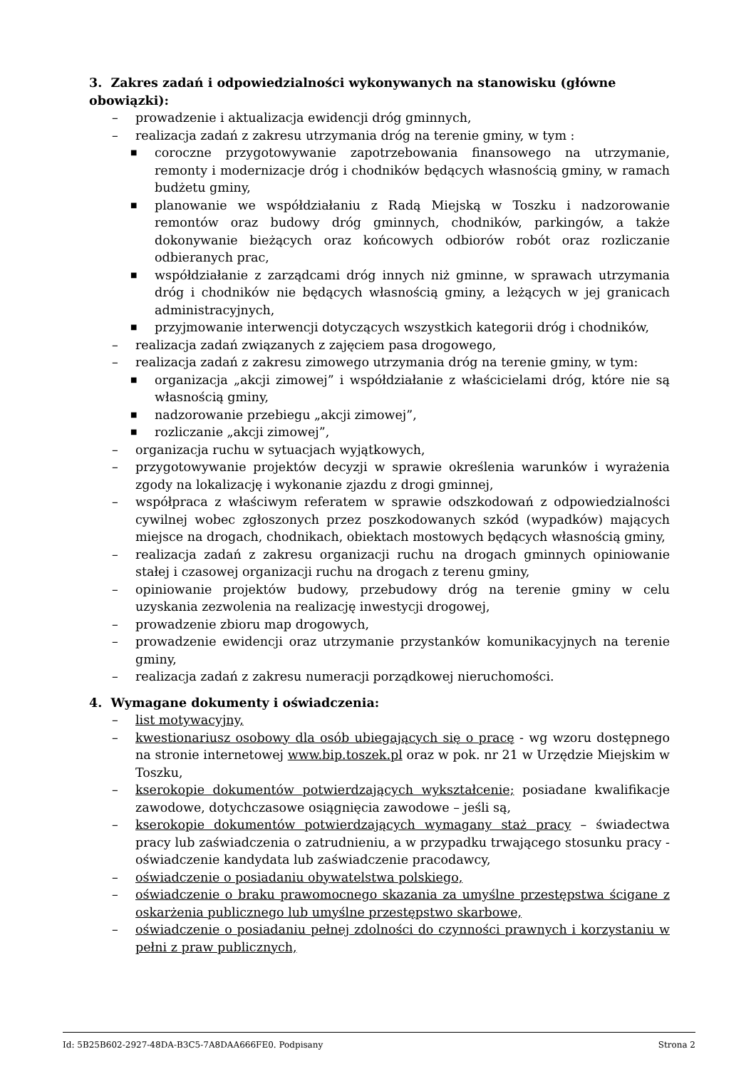3. Zakres zadań i odpowiedzialności wykonywanych na stanowisku (główne obowiązki):
– prowadzenie i aktualizacja ewidencji dróg gminnych,
– realizacja zadań z zakresu utrzymania dróg na terenie gminy, w tym :
■ coroczne przygotowywanie zapotrzebowania finansowego na utrzymanie, remonty i modernizacje dróg i chodników będących własnością gminy, w ramach budżetu gminy,
■ planowanie we współdziałaniu z Radą Miejską w Toszku i nadzorowanie remontów oraz budowy dróg gminnych, chodników, parkingów, a także dokonywanie bieżących oraz końcowych odbiorów robót oraz rozliczanie odbieranych prac,
■ współdziałanie z zarządcami dróg innych niż gminne, w sprawach utrzymania dróg i chodników nie będących własnością gminy, a leżących w jej granicach administracyjnych,
■ przyjmowanie interwencji dotyczących wszystkich kategorii dróg i chodników,
– realizacja zadań związanych z zajęciem pasa drogowego,
– realizacja zadań z zakresu zimowego utrzymania dróg na terenie gminy, w tym:
■ organizacja „akcji zimowej” i współdziałanie z właścicielami dróg, które nie są własnością gminy,
■ nadzorowanie przebiegu „akcji zimowej”,
■ rozliczanie „akcji zimowej”,
– organizacja ruchu w sytuacjach wyjątkowych,
– przygotowywanie projektów decyzji w sprawie określenia warunków i wyrażenia zgody na lokalizację i wykonanie zjazdu z drogi gminnej,
– współpraca z właściwym referatem w sprawie odszkodowań z odpowiedzialności cywilnej wobec zgłoszonych przez poszkodowanych szkód (wypadków) mających miejsce na drogach, chodnikach, obiektach mostowych będących własnością gminy,
– realizacja zadań z zakresu organizacji ruchu na drogach gminnych opiniowanie stałej i czasowej organizacji ruchu na drogach z terenu gminy,
– opiniowanie projektów budowy, przebudowy dróg na terenie gminy w celu uzyskania zezwolenia na realizację inwestycji drogowej,
– prowadzenie zbioru map drogowych,
– prowadzenie ewidencji oraz utrzymanie przystanków komunikacyjnych na terenie gminy,
– realizacja zadań z zakresu numeracji porządkowej nieruchomości.
4. Wymagane dokumenty i oświadczenia:
– list motywacyjny,
– kwestionariusz osobowy dla osób ubiegających się o pracę - wg wzoru dostępnego na stronie internetowej www.bip.toszek.pl oraz w pok. nr 21 w Urzędzie Miejskim w Toszku,
– kserokopie dokumentów potwierdzających wykształcenie; posiadane kwalifikacje zawodowe, dotychczasowe osiągnięcia zawodowe – jeśli są,
– kserokopie dokumentów potwierdzających wymagany staż pracy – świadectwa pracy lub zaświadczenia o zatrudnieniu, a w przypadku trwającego stosunku pracy - oświadczenie kandydata lub zaświadczenie pracodawcy,
– oświadczenie o posiadaniu obywatelstwa polskiego,
– oświadczenie o braku prawomocnego skazania za umyślne przestępstwa ścigane z oskarżenia publicznego lub umyślne przestępstwo skarbowe,
– oświadczenie o posiadaniu pełnej zdolności do czynności prawnych i korzystaniu w pełni z praw publicznych,
Id: 5B25B602-2927-48DA-B3C5-7A8DAA666FE0. Podpisany Strona 2